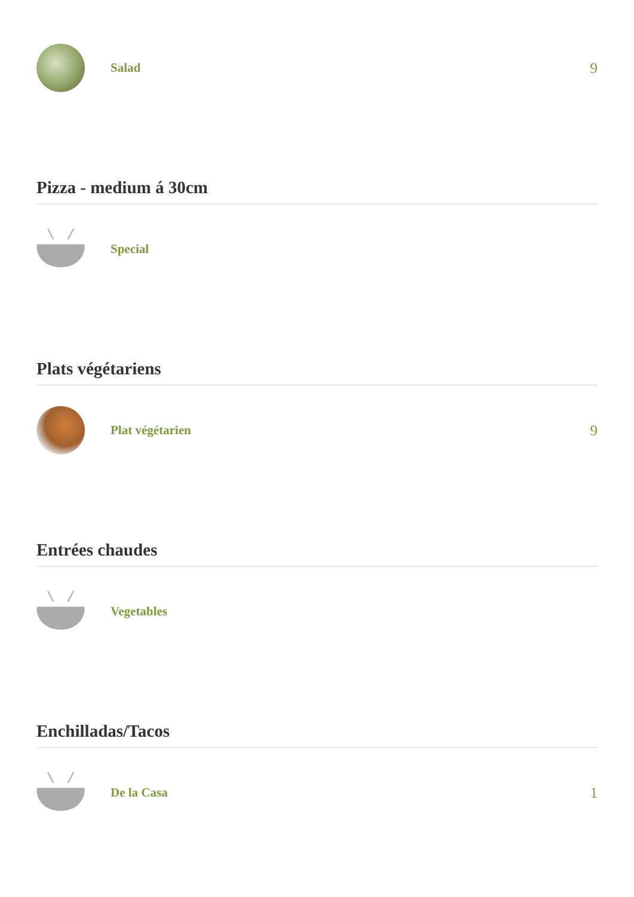Salad
9
Pizza - medium á 30cm
Special
Plats végétariens
Plat végétarien
9
Entrées chaudes
Vegetables
Enchilladas/Tacos
De la Casa
1